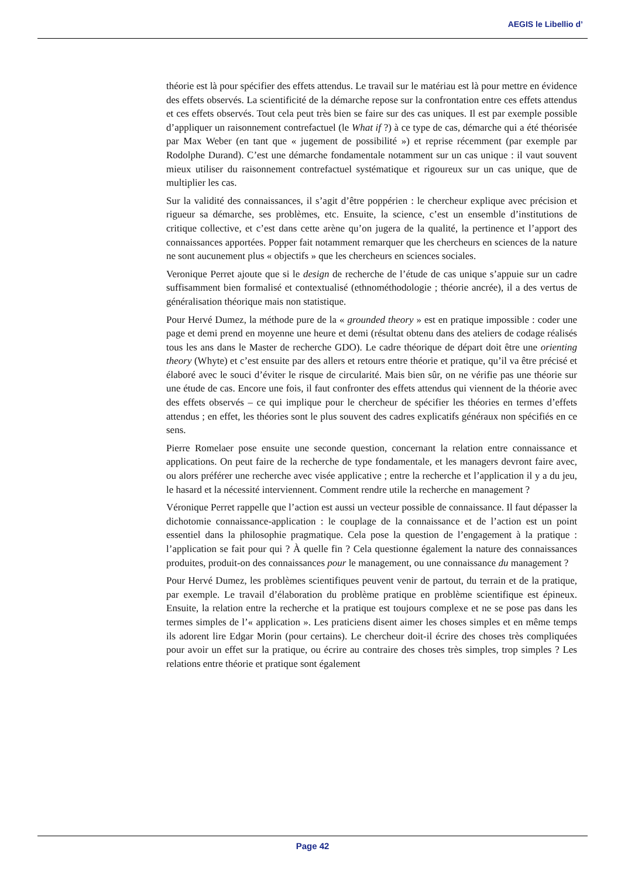AEGIS le Libellio d’
théorie est là pour spécifier des effets attendus. Le travail sur le matériau est là pour mettre en évidence des effets observés. La scientificité de la démarche repose sur la confrontation entre ces effets attendus et ces effets observés. Tout cela peut très bien se faire sur des cas uniques. Il est par exemple possible d’appliquer un raisonnement contrefactuel (le What if ?) à ce type de cas, démarche qui a été théorisée par Max Weber (en tant que « jugement de possibilité ») et reprise récemment (par exemple par Rodolphe Durand). C’est une démarche fondamentale notamment sur un cas unique : il vaut souvent mieux utiliser du raisonnement contrefactuel systématique et rigoureux sur un cas unique, que de multiplier les cas.
Sur la validité des connaissances, il s’agit d’être poppérien : le chercheur explique avec précision et rigueur sa démarche, ses problèmes, etc. Ensuite, la science, c’est un ensemble d’institutions de critique collective, et c’est dans cette arène qu’on jugera de la qualité, la pertinence et l’apport des connaissances apportées. Popper fait notamment remarquer que les chercheurs en sciences de la nature ne sont aucunement plus « objectifs » que les chercheurs en sciences sociales.
Veronique Perret ajoute que si le design de recherche de l’étude de cas unique s’appuie sur un cadre suffisamment bien formalisé et contextualisé (ethnométhodologie ; théorie ancrée), il a des vertus de généralisation théorique mais non statistique.
Pour Hervé Dumez, la méthode pure de la « grounded theory » est en pratique impossible : coder une page et demi prend en moyenne une heure et demi (résultat obtenu dans des ateliers de codage réalisés tous les ans dans le Master de recherche GDO). Le cadre théorique de départ doit être une orienting theory (Whyte) et c’est ensuite par des allers et retours entre théorie et pratique, qu’il va être précisé et élaboré avec le souci d’éviter le risque de circularité. Mais bien sûr, on ne vérifie pas une théorie sur une étude de cas. Encore une fois, il faut confronter des effets attendus qui viennent de la théorie avec des effets observés – ce qui implique pour le chercheur de spécifier les théories en termes d’effets attendus ; en effet, les théories sont le plus souvent des cadres explicatifs généraux non spécifiés en ce sens.
Pierre Romelaer pose ensuite une seconde question, concernant la relation entre connaissance et applications. On peut faire de la recherche de type fondamentale, et les managers devront faire avec, ou alors préférer une recherche avec visée applicative ; entre la recherche et l’application il y a du jeu, le hasard et la nécessité interviennent. Comment rendre utile la recherche en management ?
Véronique Perret rappelle que l’action est aussi un vecteur possible de connaissance. Il faut dépasser la dichotomie connaissance-application : le couplage de la connaissance et de l’action est un point essentiel dans la philosophie pragmatique. Cela pose la question de l’engagement à la pratique : l’application se fait pour qui ? À quelle fin ? Cela questionne également la nature des connaissances produites, produit-on des connaissances pour le management, ou une connaissance du management ?
Pour Hervé Dumez, les problèmes scientifiques peuvent venir de partout, du terrain et de la pratique, par exemple. Le travail d’élaboration du problème pratique en problème scientifique est épineux. Ensuite, la relation entre la recherche et la pratique est toujours complexe et ne se pose pas dans les termes simples de l’« application ». Les praticiens disent aimer les choses simples et en même temps ils adorent lire Edgar Morin (pour certains). Le chercheur doit-il écrire des choses très compliquées pour avoir un effet sur la pratique, ou écrire au contraire des choses très simples, trop simples ? Les relations entre théorie et pratique sont également
Page 42